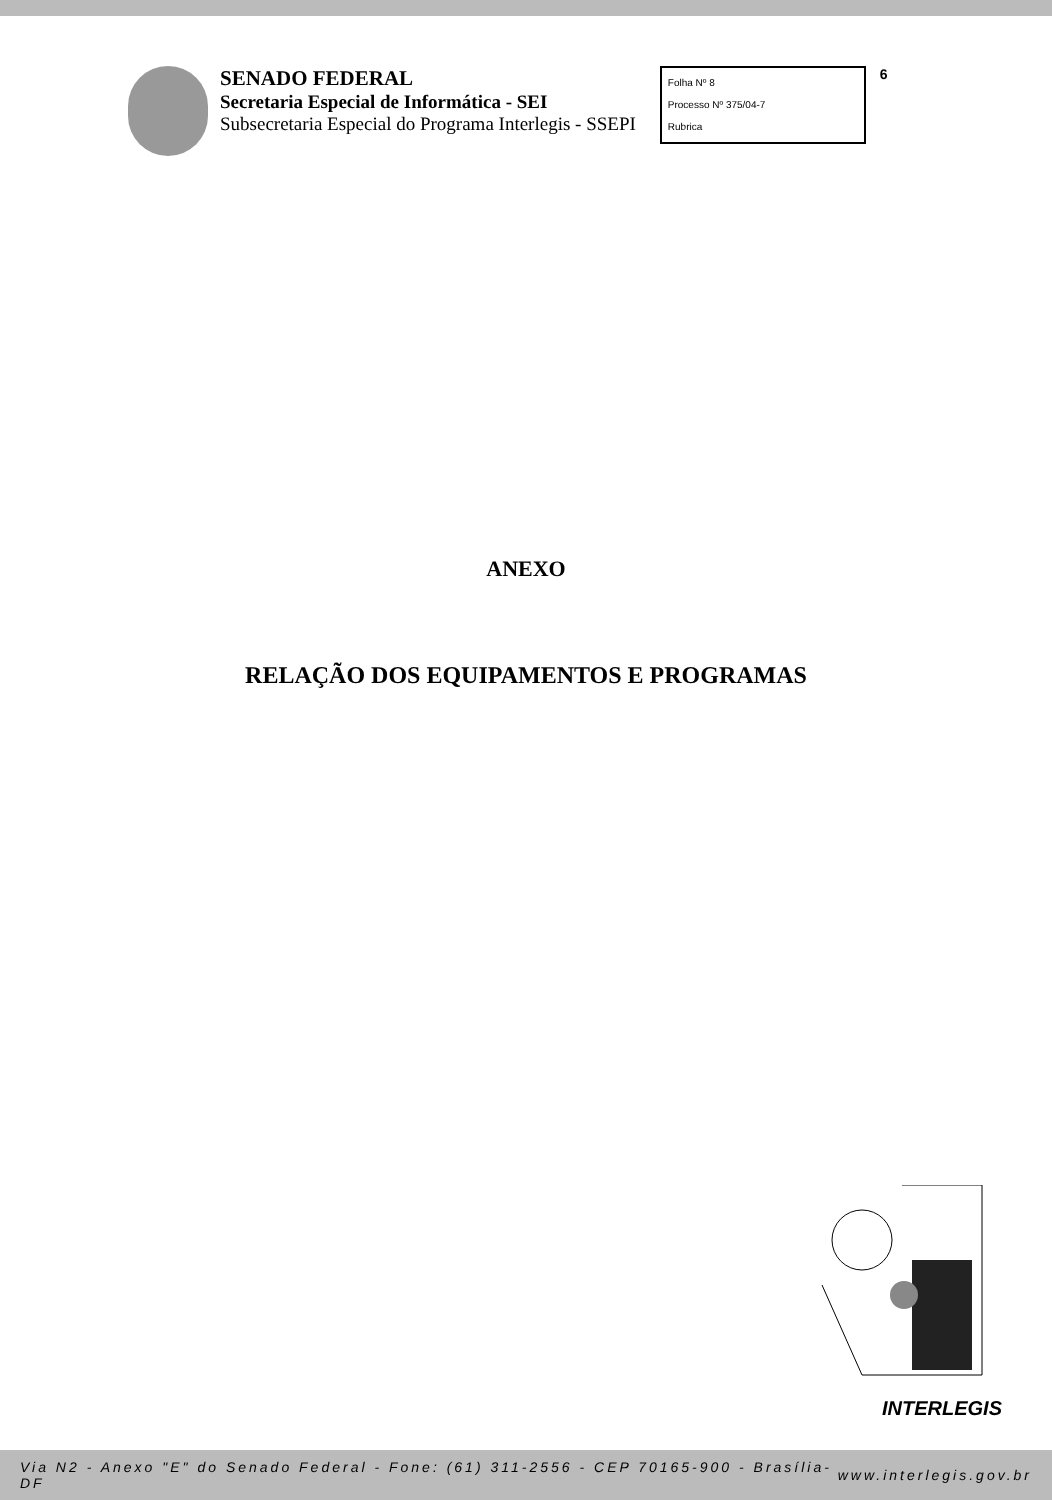SENADO FEDERAL
Secretaria Especial de Informática - SEI
Subsecretaria Especial do Programa Interlegis - SSEPI
Folha Nº 8
Processo Nº 375/04-7
Rubrica
6
ANEXO
RELAÇÃO DOS EQUIPAMENTOS E PROGRAMAS
INTERLEGIS
Via N2 - Anexo "E" do Senado Federal - Fone: (61) 311-2556 - CEP 70165-900 - Brasília-DF www.interlegis.gov.br